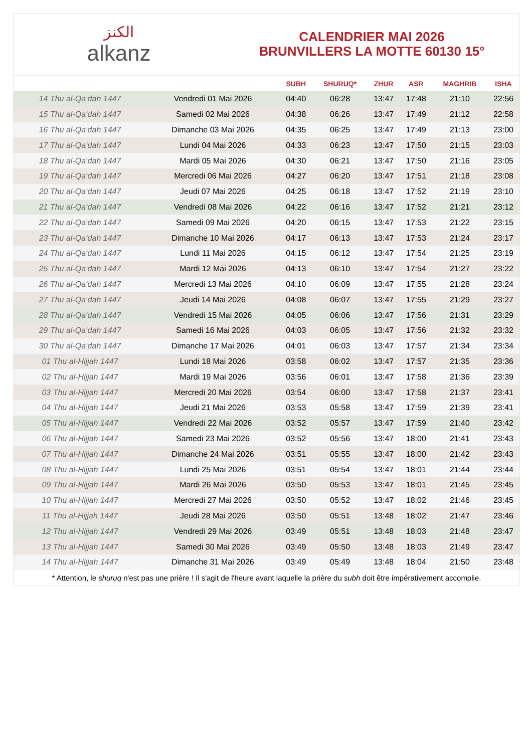الكنز
alkanz
CALENDRIER MAI 2026
BRUNVILLERS LA MOTTE 60130 15°
| | | SUBH | SHURUQ* | ZHUR | ASR | MAGHRIB | ISHA |
| --- | --- | --- | --- | --- | --- | --- | --- |
| 14 Thu al-Qa‘dah 1447 | Vendredi 01 Mai 2026 | 04:40 | 06:28 | 13:47 | 17:48 | 21:10 | 22:56 |
| 15 Thu al-Qa‘dah 1447 | Samedi 02 Mai 2026 | 04:38 | 06:26 | 13:47 | 17:49 | 21:12 | 22:58 |
| 16 Thu al-Qa‘dah 1447 | Dimanche 03 Mai 2026 | 04:35 | 06:25 | 13:47 | 17:49 | 21:13 | 23:00 |
| 17 Thu al-Qa‘dah 1447 | Lundi 04 Mai 2026 | 04:33 | 06:23 | 13:47 | 17:50 | 21:15 | 23:03 |
| 18 Thu al-Qa‘dah 1447 | Mardi 05 Mai 2026 | 04:30 | 06:21 | 13:47 | 17:50 | 21:16 | 23:05 |
| 19 Thu al-Qa‘dah 1447 | Mercredi 06 Mai 2026 | 04:27 | 06:20 | 13:47 | 17:51 | 21:18 | 23:08 |
| 20 Thu al-Qa‘dah 1447 | Jeudi 07 Mai 2026 | 04:25 | 06:18 | 13:47 | 17:52 | 21:19 | 23:10 |
| 21 Thu al-Qa‘dah 1447 | Vendredi 08 Mai 2026 | 04:22 | 06:16 | 13:47 | 17:52 | 21:21 | 23:12 |
| 22 Thu al-Qa‘dah 1447 | Samedi 09 Mai 2026 | 04:20 | 06:15 | 13:47 | 17:53 | 21:22 | 23:15 |
| 23 Thu al-Qa‘dah 1447 | Dimanche 10 Mai 2026 | 04:17 | 06:13 | 13:47 | 17:53 | 21:24 | 23:17 |
| 24 Thu al-Qa‘dah 1447 | Lundi 11 Mai 2026 | 04:15 | 06:12 | 13:47 | 17:54 | 21:25 | 23:19 |
| 25 Thu al-Qa‘dah 1447 | Mardi 12 Mai 2026 | 04:13 | 06:10 | 13:47 | 17:54 | 21:27 | 23:22 |
| 26 Thu al-Qa‘dah 1447 | Mercredi 13 Mai 2026 | 04:10 | 06:09 | 13:47 | 17:55 | 21:28 | 23:24 |
| 27 Thu al-Qa‘dah 1447 | Jeudi 14 Mai 2026 | 04:08 | 06:07 | 13:47 | 17:55 | 21:29 | 23:27 |
| 28 Thu al-Qa‘dah 1447 | Vendredi 15 Mai 2026 | 04:05 | 06:06 | 13:47 | 17:56 | 21:31 | 23:29 |
| 29 Thu al-Qa‘dah 1447 | Samedi 16 Mai 2026 | 04:03 | 06:05 | 13:47 | 17:56 | 21:32 | 23:32 |
| 30 Thu al-Qa‘dah 1447 | Dimanche 17 Mai 2026 | 04:01 | 06:03 | 13:47 | 17:57 | 21:34 | 23:34 |
| 01 Thu al-Hijjah 1447 | Lundi 18 Mai 2026 | 03:58 | 06:02 | 13:47 | 17:57 | 21:35 | 23:36 |
| 02 Thu al-Hijjah 1447 | Mardi 19 Mai 2026 | 03:56 | 06:01 | 13:47 | 17:58 | 21:36 | 23:39 |
| 03 Thu al-Hijjah 1447 | Mercredi 20 Mai 2026 | 03:54 | 06:00 | 13:47 | 17:58 | 21:37 | 23:41 |
| 04 Thu al-Hijjah 1447 | Jeudi 21 Mai 2026 | 03:53 | 05:58 | 13:47 | 17:59 | 21:39 | 23:41 |
| 05 Thu al-Hijjah 1447 | Vendredi 22 Mai 2026 | 03:52 | 05:57 | 13:47 | 17:59 | 21:40 | 23:42 |
| 06 Thu al-Hijjah 1447 | Samedi 23 Mai 2026 | 03:52 | 05:56 | 13:47 | 18:00 | 21:41 | 23:43 |
| 07 Thu al-Hijjah 1447 | Dimanche 24 Mai 2026 | 03:51 | 05:55 | 13:47 | 18:00 | 21:42 | 23:43 |
| 08 Thu al-Hijjah 1447 | Lundi 25 Mai 2026 | 03:51 | 05:54 | 13:47 | 18:01 | 21:44 | 23:44 |
| 09 Thu al-Hijjah 1447 | Mardi 26 Mai 2026 | 03:50 | 05:53 | 13:47 | 18:01 | 21:45 | 23:45 |
| 10 Thu al-Hijjah 1447 | Mercredi 27 Mai 2026 | 03:50 | 05:52 | 13:47 | 18:02 | 21:46 | 23:45 |
| 11 Thu al-Hijjah 1447 | Jeudi 28 Mai 2026 | 03:50 | 05:51 | 13:48 | 18:02 | 21:47 | 23:46 |
| 12 Thu al-Hijjah 1447 | Vendredi 29 Mai 2026 | 03:49 | 05:51 | 13:48 | 18:03 | 21:48 | 23:47 |
| 13 Thu al-Hijjah 1447 | Samedi 30 Mai 2026 | 03:49 | 05:50 | 13:48 | 18:03 | 21:49 | 23:47 |
| 14 Thu al-Hijjah 1447 | Dimanche 31 Mai 2026 | 03:49 | 05:49 | 13:48 | 18:04 | 21:50 | 23:48 |
* Attention, le shuruq n'est pas une prière ! Il s'agit de l'heure avant laquelle la prière du subh doit être impérativement accomplie.